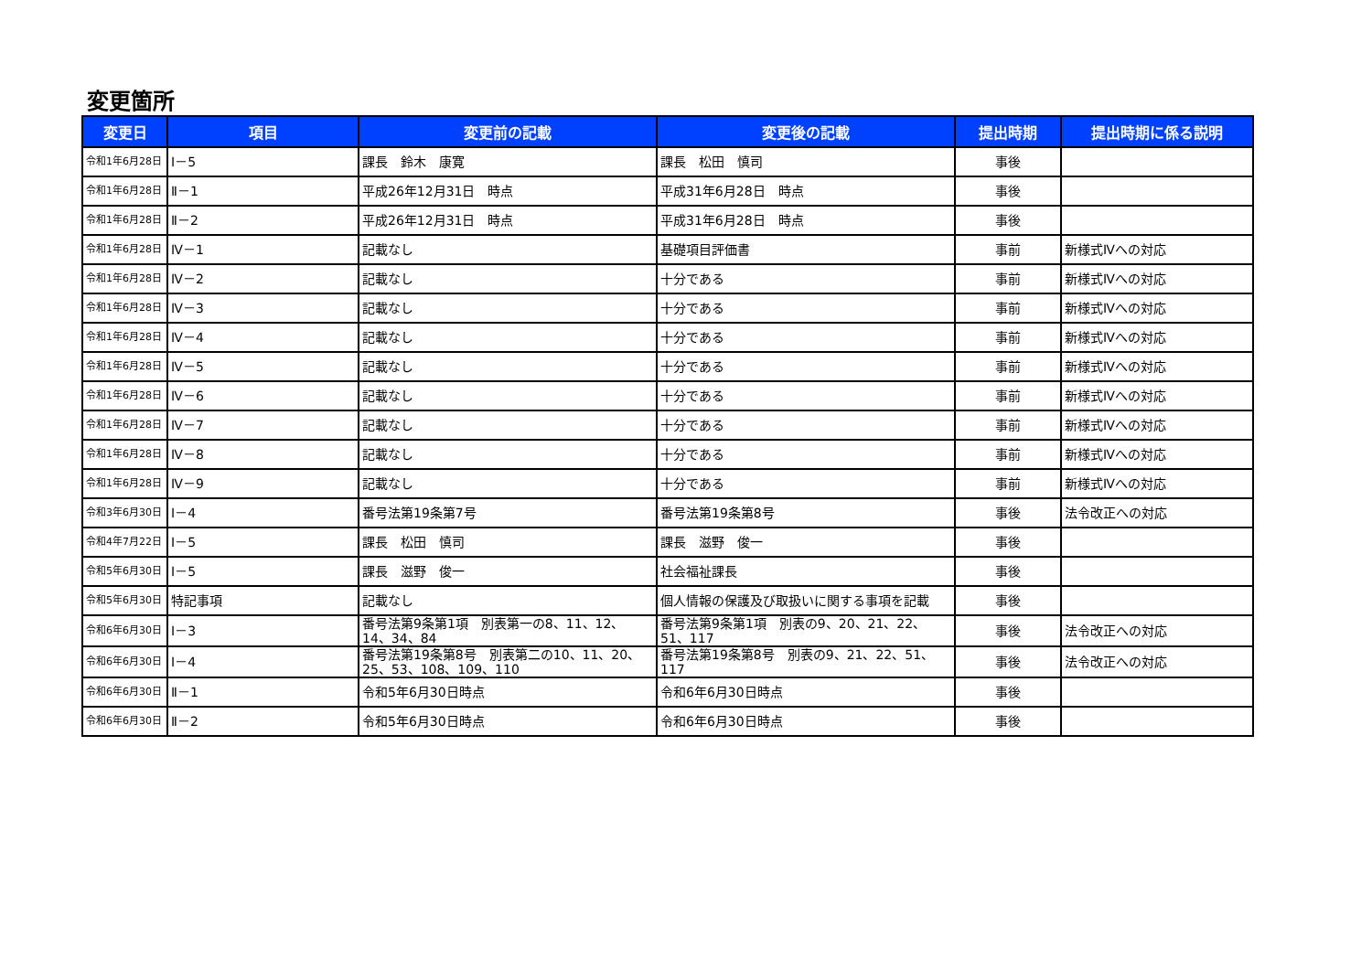変更箇所
| 変更日 | 項目 | 変更前の記載 | 変更後の記載 | 提出時期 | 提出時期に係る説明 |
| --- | --- | --- | --- | --- | --- |
| 令和1年6月28日 | Ⅰ－5 | 課長 鈴木 康寛 | 課長 松田 慎司 | 事後 | |
| 令和1年6月28日 | Ⅱ－1 | 平成26年12月31日 時点 | 平成31年6月28日 時点 | 事後 | |
| 令和1年6月28日 | Ⅱ－2 | 平成26年12月31日 時点 | 平成31年6月28日 時点 | 事後 | |
| 令和1年6月28日 | Ⅳ－1 | 記載なし | 基礎項目評価書 | 事前 | 新様式Ⅳへの対応 |
| 令和1年6月28日 | Ⅳ－2 | 記載なし | 十分である | 事前 | 新様式Ⅳへの対応 |
| 令和1年6月28日 | Ⅳ－3 | 記載なし | 十分である | 事前 | 新様式Ⅳへの対応 |
| 令和1年6月28日 | Ⅳ－4 | 記載なし | 十分である | 事前 | 新様式Ⅳへの対応 |
| 令和1年6月28日 | Ⅳ－5 | 記載なし | 十分である | 事前 | 新様式Ⅳへの対応 |
| 令和1年6月28日 | Ⅳ－6 | 記載なし | 十分である | 事前 | 新様式Ⅳへの対応 |
| 令和1年6月28日 | Ⅳ－7 | 記載なし | 十分である | 事前 | 新様式Ⅳへの対応 |
| 令和1年6月28日 | Ⅳ－8 | 記載なし | 十分である | 事前 | 新様式Ⅳへの対応 |
| 令和1年6月28日 | Ⅳ－9 | 記載なし | 十分である | 事前 | 新様式Ⅳへの対応 |
| 令和3年6月30日 | Ⅰ－4 | 番号法第19条第7号 | 番号法第19条第8号 | 事後 | 法令改正への対応 |
| 令和4年7月22日 | Ⅰ－5 | 課長 松田 慎司 | 課長 滋野 俊一 | 事後 | |
| 令和5年6月30日 | Ⅰ－5 | 課長 滋野 俊一 | 社会福祉課長 | 事後 | |
| 令和5年6月30日 | 特記事項 | 記載なし | 個人情報の保護及び取扱いに関する事項を記載 | 事後 | |
| 令和6年6月30日 | Ⅰ－3 | 番号法第9条第1項 別表第一の8、11、12、14、34、84 | 番号法第9条第1項 別表の9、20、21、22、51、117 | 事後 | 法令改正への対応 |
| 令和6年6月30日 | Ⅰ－4 | 番号法第19条第8号 別表第二の10、11、20、25、53、108、109、110 | 番号法第19条第8号 別表の9、21、22、51、117 | 事後 | 法令改正への対応 |
| 令和6年6月30日 | Ⅱ－1 | 令和5年6月30日時点 | 令和6年6月30日時点 | 事後 | |
| 令和6年6月30日 | Ⅱ－2 | 令和5年6月30日時点 | 令和6年6月30日時点 | 事後 | |